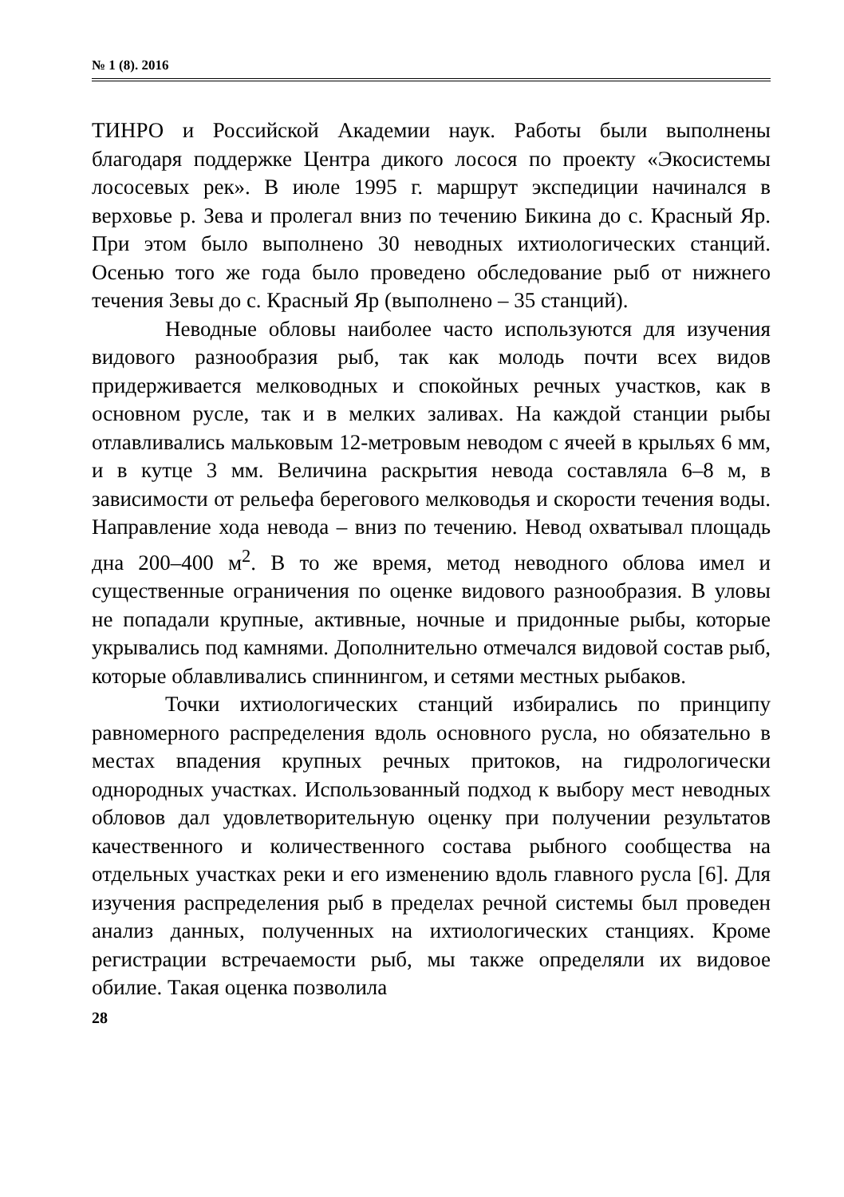№ 1 (8). 2016
ТИНРО и Российской Академии наук. Работы были выполнены благодаря поддержке Центра дикого лосося по проекту «Экосистемы лососевых рек». В июле 1995 г. маршрут экспедиции начинался в верховье р. Зева и пролегал вниз по течению Бикина до с. Красный Яр. При этом было выполнено 30 неводных ихтиологических станций. Осенью того же года было проведено обследование рыб от нижнего течения Зевы до с. Красный Яр (выполнено – 35 станций).
Неводные обловы наиболее часто используются для изучения видового разнообразия рыб, так как молодь почти всех видов придерживается мелководных и спокойных речных участков, как в основном русле, так и в мелких заливах. На каждой станции рыбы отлавливались мальковым 12-метровым неводом с ячеей в крыльях 6 мм, и в кутце 3 мм. Величина раскрытия невода составляла 6–8 м, в зависимости от рельефа берегового мелководья и скорости течения воды. Направление хода невода – вниз по течению. Невод охватывал площадь дна 200–400 м<sup>2</sup>. В то же время, метод неводного облова имел и существенные ограничения по оценке видового разнообразия. В уловы не попадали крупные, активные, ночные и придонные рыбы, которые укрывались под камнями. Дополнительно отмечался видовой состав рыб, которые облавливались спиннингом, и сетями местных рыбаков.
Точки ихтиологических станций избирались по принципу равномерного распределения вдоль основного русла, но обязательно в местах впадения крупных речных притоков, на гидрологически однородных участках. Использованный подход к выбору мест неводных обловов дал удовлетворительную оценку при получении результатов качественного и количественного состава рыбного сообщества на отдельных участках реки и его изменению вдоль главного русла [6]. Для изучения распределения рыб в пределах речной системы был проведен анализ данных, полученных на ихтиологических станциях. Кроме регистрации встречаемости рыб, мы также определяли их видовое обилие. Такая оценка позволила
28